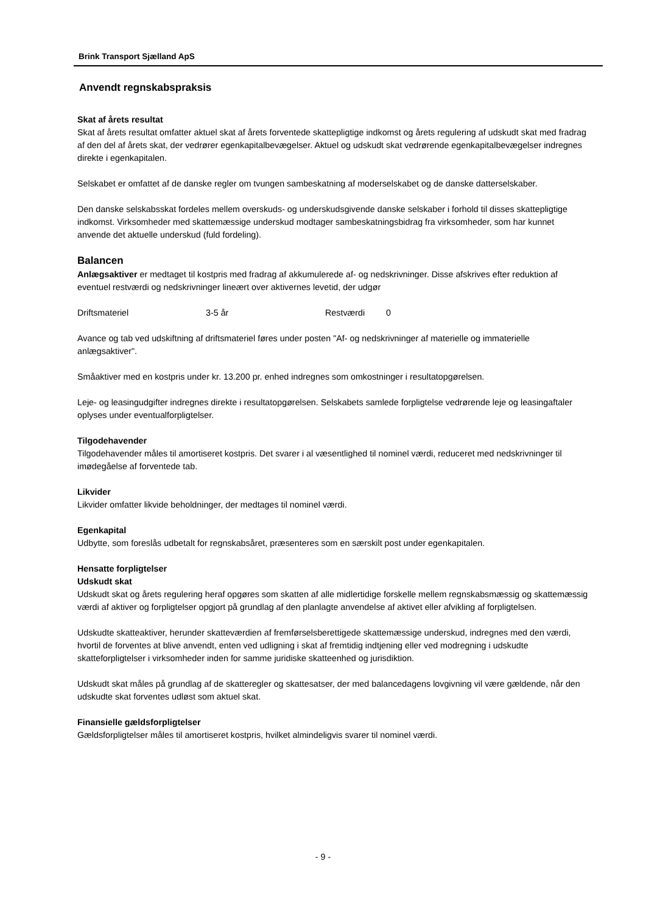Brink Transport Sjælland ApS
Anvendt regnskabspraksis
Skat af årets resultat
Skat af årets resultat omfatter aktuel skat af årets forventede skattepligtige indkomst og årets regulering af udskudt skat med fradrag af den del af årets skat, der vedrører egenkapitalbevægelser. Aktuel og udskudt skat vedrørende egenkapitalbevægelser indregnes direkte i egenkapitalen.
Selskabet er omfattet af de danske regler om tvungen sambeskatning af moderselskabet og de danske datterselskaber.
Den danske selskabsskat fordeles mellem overskuds- og underskudsgivende danske selskaber i forhold til disses skattepligtige indkomst. Virksomheder med skattemæssige underskud modtager sambeskatningsbidrag fra virksomheder, som har kunnet anvende det aktuelle underskud (fuld fordeling).
Balancen
Anlægsaktiver er medtaget til kostpris med fradrag af akkumulerede af- og nedskrivninger. Disse afskrives efter reduktion af eventuel restværdi og nedskrivninger lineært over aktivernes levetid, der udgør
Driftsmateriel 3-5 år Restværdi 0
Avance og tab ved udskiftning af driftsmateriel føres under posten "Af- og nedskrivninger af materielle og immaterielle anlægsaktiver".
Småaktiver med en kostpris under kr. 13.200 pr. enhed indregnes som omkostninger i resultatopgørelsen.
Leje- og leasingudgifter indregnes direkte i resultatopgørelsen. Selskabets samlede forpligtelse vedrørende leje og leasingaftaler oplyses under eventualforpligtelser.
Tilgodehavender
Tilgodehavender måles til amortiseret kostpris. Det svarer i al væsentlighed til nominel værdi, reduceret med nedskrivninger til imødegåelse af forventede tab.
Likvider
Likvider omfatter likvide beholdninger, der medtages til nominel værdi.
Egenkapital
Udbytte, som foreslås udbetalt for regnskabsåret, præsenteres som en særskilt post under egenkapitalen.
Hensatte forpligtelser
Udskudt skat
Udskudt skat og årets regulering heraf opgøres som skatten af alle midlertidige forskelle mellem regnskabsmæssig og skattemæssig værdi af aktiver og forpligtelser opgjort på grundlag af den planlagte anvendelse af aktivet eller afvikling af forpligtelsen.
Udskudte skatteaktiver, herunder skatteværdien af fremførselsberettigede skattemæssige underskud, indregnes med den værdi, hvortil de forventes at blive anvendt, enten ved udligning i skat af fremtidig indtjening eller ved modregning i udskudte skatteforpligtelser i virksomheder inden for samme juridiske skatteenhed og jurisdiktion.
Udskudt skat måles på grundlag af de skatteregler og skattesatser, der med balancedagens lovgivning vil være gældende, når den udskudte skat forventes udløst som aktuel skat.
Finansielle gældsforpligtelser
Gældsforpligtelser måles til amortiseret kostpris, hvilket almindeligvis svarer til nominel værdi.
- 9 -